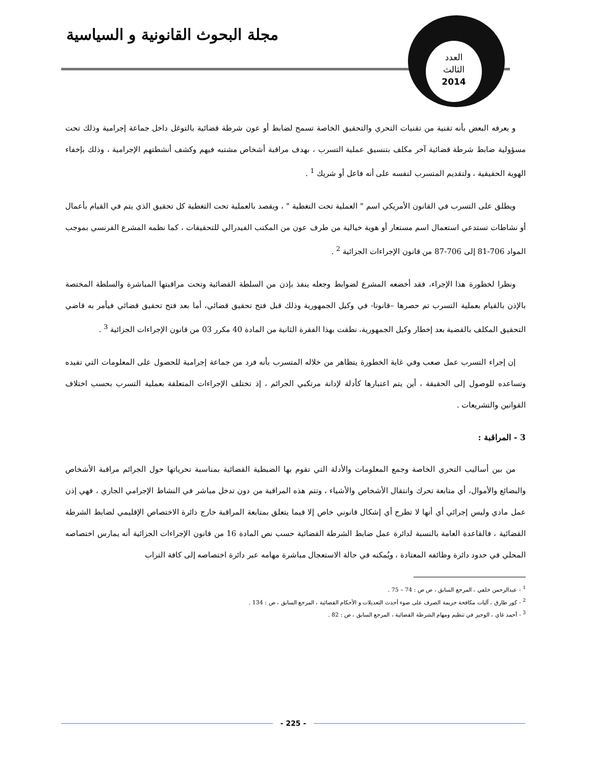مجلة البحوث القانونية و السياسية
العدد
الثالث
2014
و يعرفه البعض بأنه تقنية من تقنيات التحري والتحقيق الخاصة تسمح لضابط أو عون شرطة قضائية بالتوغل داخل جماعة إجرامية وذلك تحت مسؤولية ضابط شرطة قضائية آخر مكلف بتنسيق عملية التسرب ، بهدف مراقبة أشخاص مشتبه فيهم وكشف أنشطتهم الإجرامية ، وذلك بإخفاء الهوية الحقيقية ، ولتقديم المتسرب لنفسه على أنه فاعل أو شريك <sup>1</sup> .
ويطلق على التسرب في القانون الأمريكي اسم " العملية تحت التغطية " ، ويقصد بالعملية تحت التغطية كل تحقيق الذي يتم في القيام بأعمال أو نشاطات تستدعي استعمال اسم مستعار أو هوية خيالية من طرف عون من المكتب الفيدرالي للتحقيقات ، كما نظمه المشرع الفرنسي بموجب المواد 706-81 إلى 706-87 من قانون الإجراءات الجزائية <sup>2</sup> .
ونظرا لخطورة هذا الإجراء، فقد أخضعه المشرع لضوابط وجعله ينفذ بإذن من السلطة القضائية وتحت مراقبتها المباشرة والسلطة المختصة بالإذن بالقيام بعملية التسرب تم حصرها –قانونا- في وكيل الجمهورية وذلك قبل فتح تحقيق قضائي، أما بعد فتح تحقيق قضائي فيأمر به قاضي التحقيق المكلف بالقضية بعد إخطار وكيل الجمهورية، نطقت بهذا الفقرة الثانية من المادة 40 مكرر 03 من قانون الإجراءات الجزائية <sup>3</sup> .
إن إجراء التسرب عمل صعب وفي غاية الخطورة يتظاهر من خلاله المتسرب بأنه فرد من جماعة إجرامية للحصول على المعلومات التي تفيده وتساعده للوصول إلى الحقيقة ، أين يتم اعتبارها كأدلة لإدانة مرتكبي الجرائم ، إذ تختلف الإجراءات المتعلقة بعملية التسرب بحسب اختلاف القوانين والتشريعات .
3 - المراقبة :
من بين أساليب التحري الخاصة وجمع المعلومات والأدلة التي تقوم بها الضبطية القضائية بمناسبة تحرياتها حول الجرائم مراقبة الأشخاص والبضائع والأموال، أي متابعة تحرك وانتقال الأشخاص والأشياء ، وتتم هذه المراقبة من دون تدخل مباشر في النشاط الإجرامي الجاري ، فهي إذن عمل مادي وليس إجرائي أي أنها لا تطرح أي إشكال قانوني خاص إلا فيما يتعلق بمتابعة المراقبة خارج دائرة الاختصاص الإقليمي لضابط الشرطة القضائية ، فالقاعدة العامة بالنسبة لدائرة عمل ضابط الشرطة القضائية حسب نص المادة 16 من قانون الإجراءات الجزائية أنه يمارس اختصاصه المحلي في حدود دائرة وظائفه المعتادة ، ويُمكنه في حالة الاستعجال مباشرة مهامه عبر دائرة اختصاصه إلى كافة التراب
<sup>1</sup> - عبدالرحمن خلفي ، المرجع السابق ، ص ص : 74 – 75 .
<sup>2</sup> - كور طارق ، آليات مكافحة جريمة الصرف على ضوء أحدث التعديلات و الأحكام القضائية ، المرجع السابق ، ص : 134 .
<sup>3</sup> - أحمد غاي ، الوجيز في تنظيم ومهام الشرطة القضائية ، المرجع السابق ، ص : 82 .
- 225 -